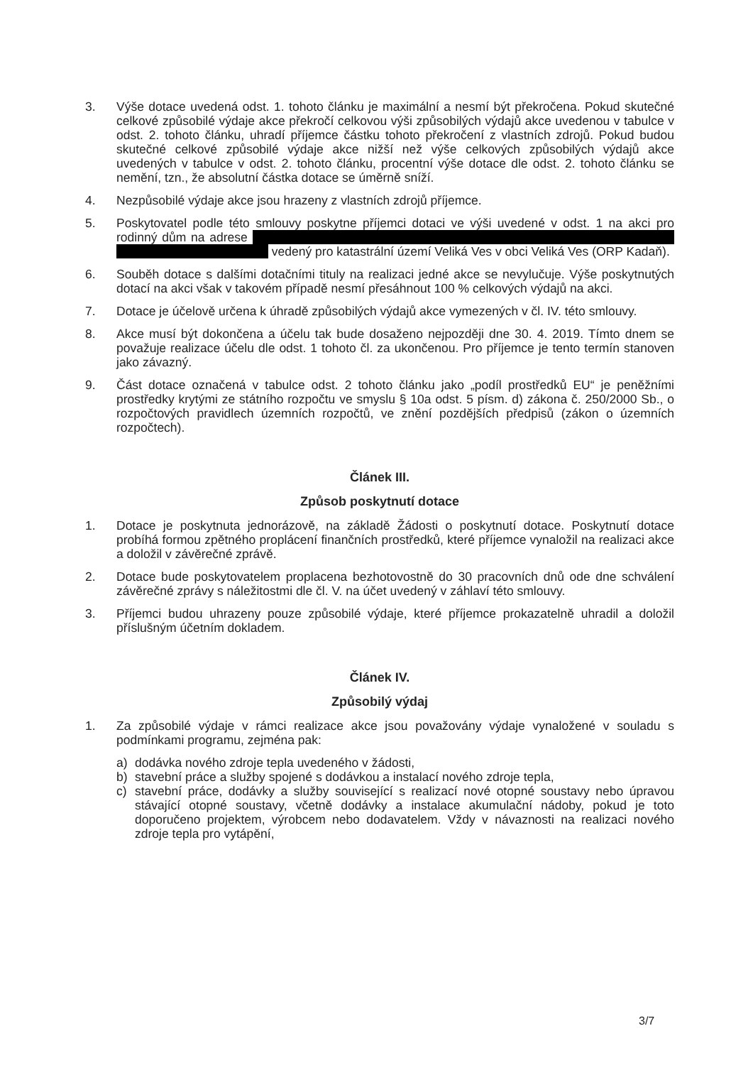3. Výše dotace uvedená odst. 1. tohoto článku je maximální a nesmí být překročena. Pokud skutečné celkové způsobilé výdaje akce překročí celkovou výši způsobilých výdajů akce uvedenou v tabulce v odst. 2. tohoto článku, uhradí příjemce částku tohoto překročení z vlastních zdrojů. Pokud budou skutečné celkové způsobilé výdaje akce nižší než výše celkových způsobilých výdajů akce uvedených v tabulce v odst. 2. tohoto článku, procentní výše dotace dle odst. 2. tohoto článku se nemění, tzn., že absolutní částka dotace se úměrně sníží.
4. Nezpůsobilé výdaje akce jsou hrazeny z vlastních zdrojů příjemce.
5. Poskytovatel podle této smlouvy poskytne příjemci dotaci ve výši uvedené v odst. 1 na akci pro rodinný dům na adrese vedený pro katastrální území Veliká Ves v obci Veliká Ves (ORP Kadaň).
6. Souběh dotace s dalšími dotačními tituly na realizaci jedné akce se nevylučuje. Výše poskytnutých dotací na akci však v takovém případě nesmí přesáhnout 100 % celkových výdajů na akci.
7. Dotace je účelově určena k úhradě způsobilých výdajů akce vymezených v čl. IV. této smlouvy.
8. Akce musí být dokončena a účelu tak bude dosaženo nejpozději dne 30. 4. 2019. Tímto dnem se považuje realizace účelu dle odst. 1 tohoto čl. za ukončenou. Pro příjemce je tento termín stanoven jako závazný.
9. Část dotace označená v tabulce odst. 2 tohoto článku jako „podíl prostředků EU“ je peněžními prostředky krytými ze státního rozpočtu ve smyslu § 10a odst. 5 písm. d) zákona č. 250/2000 Sb., o rozpočtových pravidlech územních rozpočtů, ve znění pozdějších předpisů (zákon o územních rozpočtech).
Článek III.
Způsob poskytnutí dotace
1. Dotace je poskytnuta jednorázově, na základě Žádosti o poskytnutí dotace. Poskytnutí dotace probíhá formou zpětného proplácení finančních prostředků, které příjemce vynaložil na realizaci akce a doložil v závěrečné zprávě.
2. Dotace bude poskytovatelem proplacena bezhotovostně do 30 pracovních dnů ode dne schválení závěrečné zprávy s náležitostmi dle čl. V. na účet uvedený v záhlaví této smlouvy.
3. Příjemci budou uhrazeny pouze způsobilé výdaje, které příjemce prokazatelně uhradil a doložil příslušným účetním dokladem.
Článek IV.
Způsobilý výdaj
1. Za způsobilé výdaje v rámci realizace akce jsou považovány výdaje vynaložené v souladu s podmínkami programu, zejména pak:
a) dodávka nového zdroje tepla uvedeného v žádosti,
b) stavební práce a služby spojené s dodávkou a instalací nového zdroje tepla,
c) stavební práce, dodávky a služby související s realizací nové otopné soustavy nebo úpravou stávající otopné soustavy, včetně dodávky a instalace akumulační nádoby, pokud je toto doporučeno projektem, výrobcem nebo dodavatelem. Vždy v návaznosti na realizaci nového zdroje tepla pro vytápění,
3/7